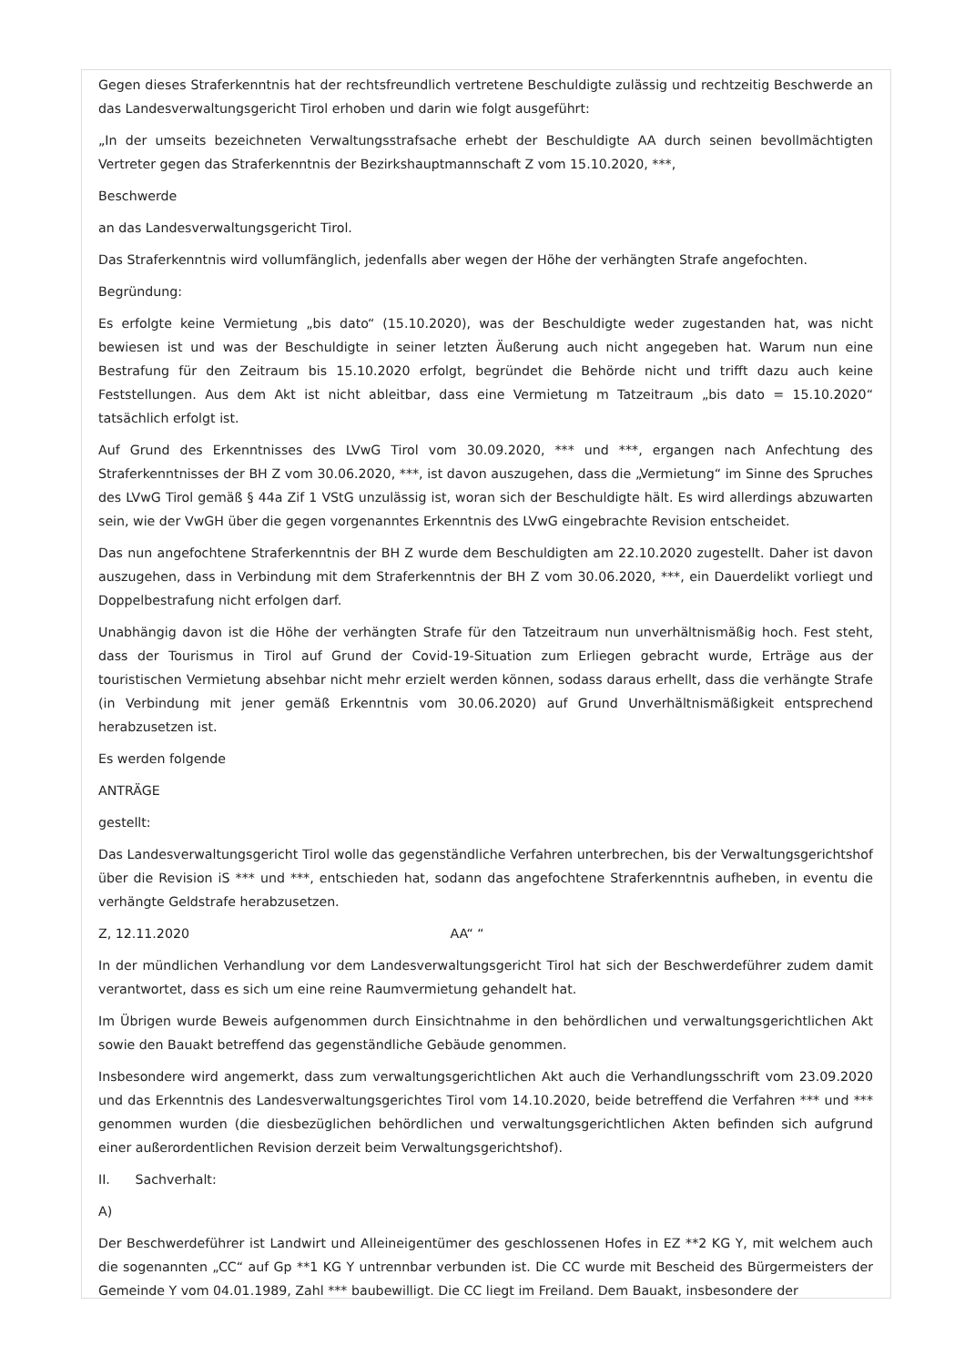Gegen dieses Straferkenntnis hat der rechtsfreundlich vertretene Beschuldigte zulässig und rechtzeitig Beschwerde an das Landesverwaltungsgericht Tirol erhoben und darin wie folgt ausgeführt:
„In der umseits bezeichneten Verwaltungsstrafsache erhebt der Beschuldigte AA durch seinen bevollmächtigten Vertreter gegen das Straferkenntnis der Bezirkshauptmannschaft Z vom 15.10.2020, ***,
Beschwerde
an das Landesverwaltungsgericht Tirol.
Das Straferkenntnis wird vollumfänglich, jedenfalls aber wegen der Höhe der verhängten Strafe angefochten.
Begründung:
Es erfolgte keine Vermietung „bis dato“ (15.10.2020), was der Beschuldigte weder zugestanden hat, was nicht bewiesen ist und was der Beschuldigte in seiner letzten Äußerung auch nicht angegeben hat. Warum nun eine Bestrafung für den Zeitraum bis 15.10.2020 erfolgt, begründet die Behörde nicht und trifft dazu auch keine Feststellungen. Aus dem Akt ist nicht ableitbar, dass eine Vermietung m Tatzeitraum „bis dato = 15.10.2020“ tatsächlich erfolgt ist.
Auf Grund des Erkenntnisses des LVwG Tirol vom 30.09.2020, *** und ***, ergangen nach Anfechtung des Straferkenntnisses der BH Z vom 30.06.2020, ***, ist davon auszugehen, dass die „Vermietung“ im Sinne des Spruches des LVwG Tirol gemäß § 44a Zif 1 VStG unzulässig ist, woran sich der Beschuldigte hält. Es wird allerdings abzuwarten sein, wie der VwGH über die gegen vorgenanntes Erkenntnis des LVwG eingebrachte Revision entscheidet.
Das nun angefochtene Straferkenntnis der BH Z wurde dem Beschuldigten am 22.10.2020 zugestellt. Daher ist davon auszugehen, dass in Verbindung mit dem Straferkenntnis der BH Z vom 30.06.2020, ***, ein Dauerdelikt vorliegt und Doppelbestrafung nicht erfolgen darf.
Unabhängig davon ist die Höhe der verhängten Strafe für den Tatzeitraum nun unverhältnismäßig hoch. Fest steht, dass der Tourismus in Tirol auf Grund der Covid-19-Situation zum Erliegen gebracht wurde, Erträge aus der touristischen Vermietung absehbar nicht mehr erzielt werden können, sodass daraus erhellt, dass die verhängte Strafe (in Verbindung mit jener gemäß Erkenntnis vom 30.06.2020) auf Grund Unverhältnismäßigkeit entsprechend herabzusetzen ist.
Es werden folgende
ANTRÄGE
gestellt:
Das Landesverwaltungsgericht Tirol wolle das gegenständliche Verfahren unterbrechen, bis der Verwaltungsgerichtshof über die Revision iS *** und ***, entschieden hat, sodann das angefochtene Straferkenntnis aufheben, in eventu die verhängte Geldstrafe herabzusetzen.
Z, 12.11.2020 AA“ “
In der mündlichen Verhandlung vor dem Landesverwaltungsgericht Tirol hat sich der Beschwerdeführer zudem damit verantwortet, dass es sich um eine reine Raumvermietung gehandelt hat.
Im Übrigen wurde Beweis aufgenommen durch Einsichtnahme in den behördlichen und verwaltungsgerichtlichen Akt sowie den Bauakt betreffend das gegenständliche Gebäude genommen.
Insbesondere wird angemerkt, dass zum verwaltungsgerichtlichen Akt auch die Verhandlungsschrift vom 23.09.2020 und das Erkenntnis des Landesverwaltungsgerichtes Tirol vom 14.10.2020, beide betreffend die Verfahren *** und *** genommen wurden (die diesbezüglichen behördlichen und verwaltungsgerichtlichen Akten befinden sich aufgrund einer außerordentlichen Revision derzeit beim Verwaltungsgerichtshof).
II. Sachverhalt:
A)
Der Beschwerdeführer ist Landwirt und Alleineigentümer des geschlossenen Hofes in EZ **2 KG Y, mit welchem auch die sogenannten „CC“ auf Gp **1 KG Y untrennbar verbunden ist. Die CC wurde mit Bescheid des Bürgermeisters der Gemeinde Y vom 04.01.1989, Zahl *** baubewilligt. Die CC liegt im Freiland. Dem Bauakt, insbesondere der